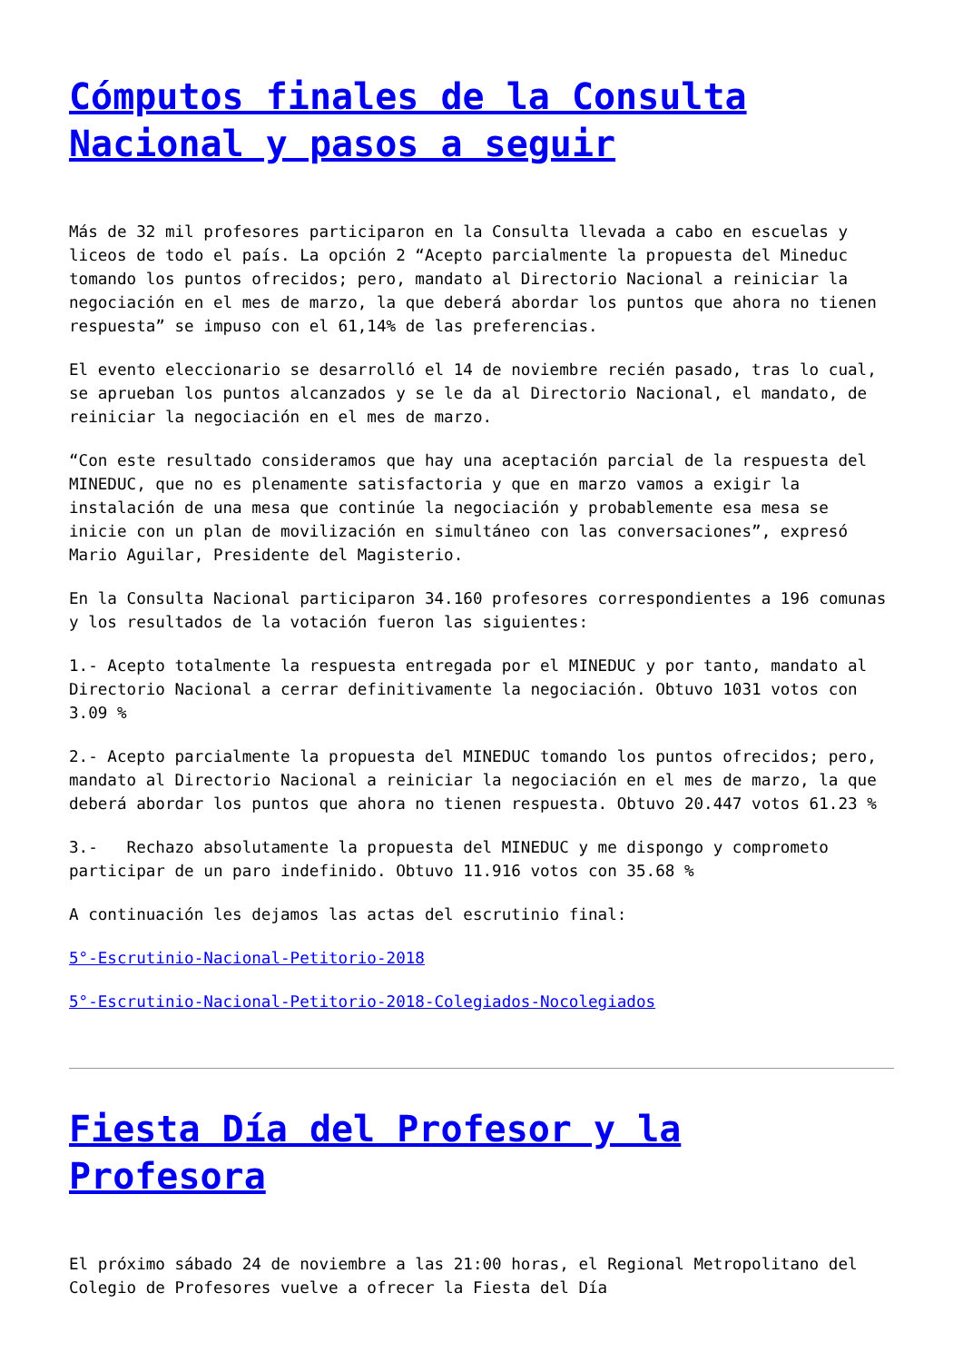Cómputos finales de la Consulta Nacional y pasos a seguir
Más de 32 mil profesores participaron en la Consulta llevada a cabo en escuelas y liceos de todo el país. La opción 2 “Acepto parcialmente la propuesta del Mineduc tomando los puntos ofrecidos; pero, mandato al Directorio Nacional a reiniciar la negociación en el mes de marzo, la que deberá abordar los puntos que ahora no tienen respuesta” se impuso con el 61,14% de las preferencias.
El evento eleccionario se desarrolló el 14 de noviembre recién pasado, tras lo cual, se aprueban los puntos alcanzados y se le da al Directorio Nacional, el mandato, de reiniciar la negociación en el mes de marzo.
“Con este resultado consideramos que hay una aceptación parcial de la respuesta del MINEDUC, que no es plenamente satisfactoria y que en marzo vamos a exigir la instalación de una mesa que continúe la negociación y probablemente esa mesa se inicie con un plan de movilización en simultáneo con las conversaciones”, expresó Mario Aguilar, Presidente del Magisterio.
En la Consulta Nacional participaron 34.160 profesores correspondientes a 196 comunas y los resultados de la votación fueron las siguientes:
1.- Acepto totalmente la respuesta entregada por el MINEDUC y por tanto, mandato al Directorio Nacional a cerrar definitivamente la negociación. Obtuvo 1031 votos con 3.09 %
2.- Acepto parcialmente la propuesta del MINEDUC tomando los puntos ofrecidos; pero, mandato al Directorio Nacional a reiniciar la negociación en el mes de marzo, la que deberá abordar los puntos que ahora no tienen respuesta. Obtuvo 20.447 votos 61.23 %
3.- Rechazo absolutamente la propuesta del MINEDUC y me dispongo y comprometo participar de un paro indefinido. Obtuvo 11.916 votos con 35.68 %
A continuación les dejamos las actas del escrutinio final:
5°-Escrutinio-Nacional-Petitorio-2018
5°-Escrutinio-Nacional-Petitorio-2018-Colegiados-Nocolegiados
Fiesta Día del Profesor y la Profesora
El próximo sábado 24 de noviembre a las 21:00 horas, el Regional Metropolitano del Colegio de Profesores vuelve a ofrecer la Fiesta del Día